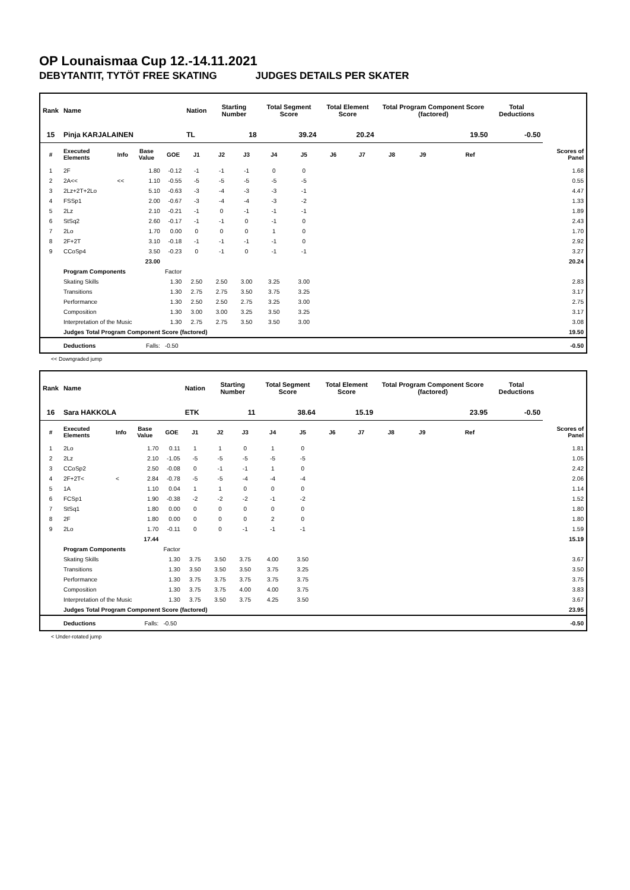OP Lounaismaa Cup 12.-14.11.2021
DEBYTANTIT, TYTÖT FREE SKATING JUDGES DETAILS PER SKATER
| Rank | Name | | | | Nation | Starting Number | | Total Segment Score | | Total Element Score | | Total Program Component Score (factored) | | | | Total Deductions | |
| --- | --- | --- | --- | --- | --- | --- | --- | --- | --- | --- | --- | --- | --- | --- | --- | --- | --- |
| 15 | Pinja KARJALAINEN | | | | TL | 18 | | 39.24 | | 20.24 | | 19.50 | | | | -0.50 | |
| # | Executed Elements | Info | Base Value | GOE | J1 | J2 | J3 | J4 | J5 | J6 | J7 | J8 | J9 | Ref | | | Scores of Panel |
| 1 | 2F | | 1.80 | -0.12 | -1 | -1 | -1 | 0 | 0 | | | | | | | | 1.68 |
| 2 | 2A<< | << | 1.10 | -0.55 | -5 | -5 | -5 | -5 | -5 | | | | | | | | 0.55 |
| 3 | 2Lz+2T+2Lo | | 5.10 | -0.63 | -3 | -4 | -3 | -3 | -1 | | | | | | | | 4.47 |
| 4 | FSSp1 | | 2.00 | -0.67 | -3 | -4 | -4 | -3 | -2 | | | | | | | | 1.33 |
| 5 | 2Lz | | 2.10 | -0.21 | -1 | 0 | -1 | -1 | -1 | | | | | | | | 1.89 |
| 6 | StSq2 | | 2.60 | -0.17 | -1 | -1 | 0 | -1 | 0 | | | | | | | | 2.43 |
| 7 | 2Lo | | 1.70 | 0.00 | 0 | 0 | 0 | 1 | 0 | | | | | | | | 1.70 |
| 8 | 2F+2T | | 3.10 | -0.18 | -1 | -1 | -1 | -1 | 0 | | | | | | | | 2.92 |
| 9 | CCoSp4 | | 3.50 | -0.23 | 0 | -1 | 0 | -1 | -1 | | | | | | | | 3.27 |
| | | | 23.00 | | | | | | | | | | | | | | 20.24 |
| | Program Components | | | Factor | | | | | | | | | | | | | |
| | Skating Skills | | | 1.30 | 2.50 | 2.50 | 3.00 | 3.25 | 3.00 | | | | | | | | 2.83 |
| | Transitions | | | 1.30 | 2.75 | 2.75 | 3.50 | 3.75 | 3.25 | | | | | | | | 3.17 |
| | Performance | | | 1.30 | 2.50 | 2.50 | 2.75 | 3.25 | 3.00 | | | | | | | | 2.75 |
| | Composition | | | 1.30 | 3.00 | 3.00 | 3.25 | 3.50 | 3.25 | | | | | | | | 3.17 |
| | Interpretation of the Music | | | 1.30 | 2.75 | 2.75 | 3.50 | 3.50 | 3.00 | | | | | | | | 3.08 |
| | Judges Total Program Component Score (factored) | | | | | | | | | | | | | | | | 19.50 |
| | Deductions | | Falls: | -0.50 | | | | | | | | | | | | | -0.50 |
<< Downgraded jump
| Rank | Name | | | | Nation | Starting Number | | Total Segment Score | | Total Element Score | | Total Program Component Score (factored) | | | | Total Deductions | |
| --- | --- | --- | --- | --- | --- | --- | --- | --- | --- | --- | --- | --- | --- | --- | --- | --- | --- |
| 16 | Sara HAKKOLA | | | | ETK | 11 | | 38.64 | | 15.19 | | 23.95 | | | | -0.50 | |
| # | Executed Elements | Info | Base Value | GOE | J1 | J2 | J3 | J4 | J5 | J6 | J7 | J8 | J9 | Ref | | | Scores of Panel |
| 1 | 2Lo | | 1.70 | 0.11 | 1 | 1 | 0 | 1 | 0 | | | | | | | | 1.81 |
| 2 | 2Lz | | 2.10 | -1.05 | -5 | -5 | -5 | -5 | -5 | | | | | | | | 1.05 |
| 3 | CCoSp2 | | 2.50 | -0.08 | 0 | -1 | -1 | 1 | 0 | | | | | | | | 2.42 |
| 4 | 2F+2T< | < | 2.84 | -0.78 | -5 | -5 | -4 | -4 | -4 | | | | | | | | 2.06 |
| 5 | 1A | | 1.10 | 0.04 | 1 | 1 | 0 | 0 | 0 | | | | | | | | 1.14 |
| 6 | FCSp1 | | 1.90 | -0.38 | -2 | -2 | -2 | -1 | -2 | | | | | | | | 1.52 |
| 7 | StSq1 | | 1.80 | 0.00 | 0 | 0 | 0 | 0 | 0 | | | | | | | | 1.80 |
| 8 | 2F | | 1.80 | 0.00 | 0 | 0 | 0 | 2 | 0 | | | | | | | | 1.80 |
| 9 | 2Lo | | 1.70 | -0.11 | 0 | 0 | -1 | -1 | -1 | | | | | | | | 1.59 |
| | | | 17.44 | | | | | | | | | | | | | | 15.19 |
| | Program Components | | | Factor | | | | | | | | | | | | | |
| | Skating Skills | | | 1.30 | 3.75 | 3.50 | 3.75 | 4.00 | 3.50 | | | | | | | | 3.67 |
| | Transitions | | | 1.30 | 3.50 | 3.50 | 3.50 | 3.75 | 3.25 | | | | | | | | 3.50 |
| | Performance | | | 1.30 | 3.75 | 3.75 | 3.75 | 3.75 | 3.75 | | | | | | | | 3.75 |
| | Composition | | | 1.30 | 3.75 | 3.75 | 4.00 | 4.00 | 3.75 | | | | | | | | 3.83 |
| | Interpretation of the Music | | | 1.30 | 3.75 | 3.50 | 3.75 | 4.25 | 3.50 | | | | | | | | 3.67 |
| | Judges Total Program Component Score (factored) | | | | | | | | | | | | | | | | 23.95 |
| | Deductions | | Falls: | -0.50 | | | | | | | | | | | | | -0.50 |
< Under-rotated jump